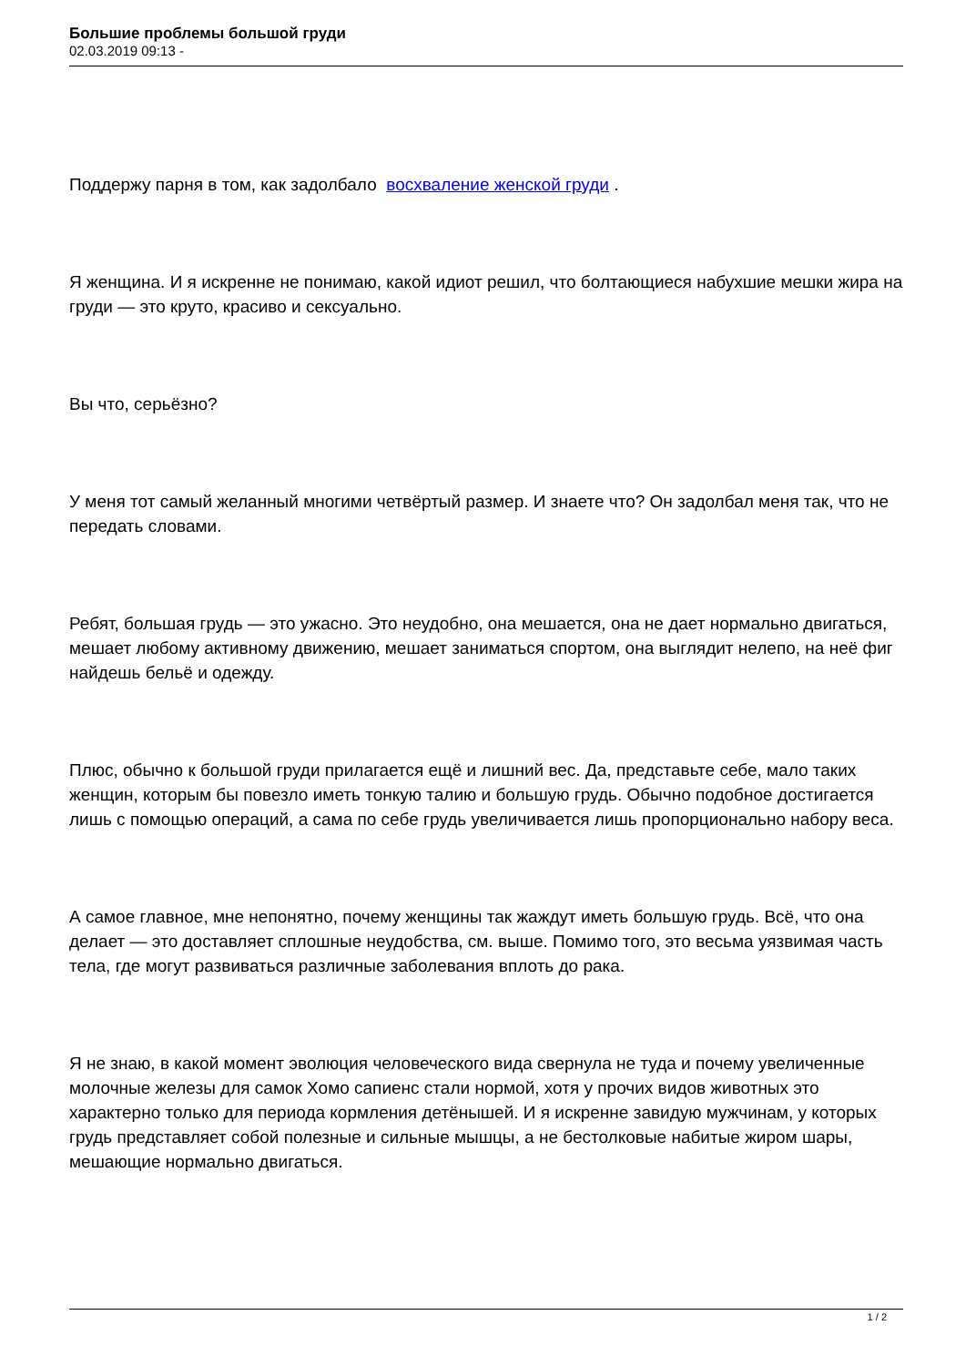Большие проблемы большой груди
02.03.2019 09:13 -
Поддержу парня в том, как задолбало восхваление женской груди .
Я женщина. И я искренне не понимаю, какой идиот решил, что болтающиеся набухшие мешки жира на груди — это круто, красиво и сексуально.
Вы что, серьёзно?
У меня тот самый желанный многими четвёртый размер. И знаете что? Он задолбал меня так, что не передать словами.
Ребят, большая грудь — это ужасно. Это неудобно, она мешается, она не дает нормально двигаться, мешает любому активному движению, мешает заниматься спортом, она выглядит нелепо, на неё фиг найдешь бельё и одежду.
Плюс, обычно к большой груди прилагается ещё и лишний вес. Да, представьте себе, мало таких женщин, которым бы повезло иметь тонкую талию и большую грудь. Обычно подобное достигается лишь с помощью операций, а сама по себе грудь увеличивается лишь пропорционально набору веса.
А самое главное, мне непонятно, почему женщины так жаждут иметь большую грудь. Всё, что она делает — это доставляет сплошные неудобства, см. выше. Помимо того, это весьма уязвимая часть тела, где могут развиваться различные заболевания вплоть до рака.
Я не знаю, в какой момент эволюция человеческого вида свернула не туда и почему увеличенные молочные железы для самок Хомо сапиенс стали нормой, хотя у прочих видов животных это характерно только для периода кормления детёнышей. И я искренне завидую мужчинам, у которых грудь представляет собой полезные и сильные мышцы, а не бестолковые набитые жиром шары, мешающие нормально двигаться.
1 / 2